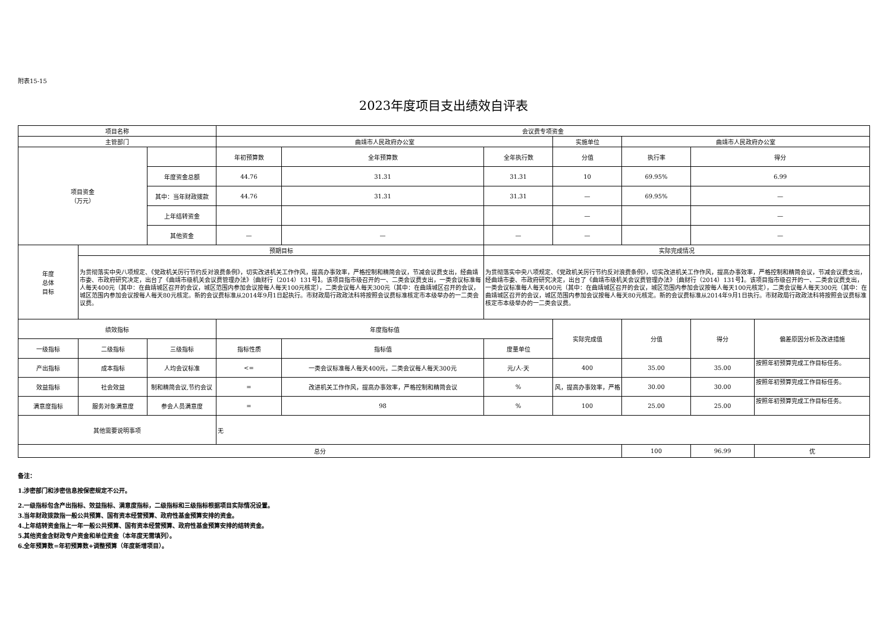附表15-15
2023年度项目支出绩效自评表
| 项目名称 | | | 会议费专项资金 | | | | | | |
| 主管部门 | | | 曲靖市人民政府办公室 | | | 实施单位 | 曲靖市人民政府办公室 | | |
| 项目资金 （万元） | | | 年初预算数 | 全年预算数 | 全年执行数 | 分值 | 执行率 | 得分 | |
| | | 年度资金总额 | 44.76 | 31.31 | 31.31 | 10 | 69.95% | 6.99 | |
| | | 其中：当年财政拨款 | 44.76 | 31.31 | 31.31 | — | 69.95% | — | |
| | | 上年结转资金 | | | | — | | — | |
| | | 其他资金 | — | — | — | — | | — | |
| 年度 总体 目标 | 预期目标 | | | | 实际完成情况 | | | | |
| | 为贯彻落实中央八项规定、《党政机关厉行节约反对浪费条例》，切实改进机关工作作风，提高办事效率，严格控制和精简会议，节减会议费支出，经曲靖市委、市政府研究决定，出台了《曲靖市级机关会议费管理办法》｛曲财行（2014）131号】。该项目指市级召开的一、二类会议费支出，一类会议标准每人每天400元（其中：在曲靖城区召开的会议，城区范围内参加会议按每人每天100元核定），二类会议每人每天300元（其中：在曲靖城区召开的会议，城区范围内参加会议按每人每天80元核定。新的会议费标准从2014年9月1日起执行。市财政局行政政法科将按照会议费标准核定市本级举办的一二类会议费。 | | | | 为贯彻落实中央八项规定、《党政机关厉行节约反对浪费条例》，切实改进机关工作作风，提高办事效率，严格控制和精简会议，节减会议费支出，经曲靖市委、市政府研究决定，出台了《曲靖市级机关会议费管理办法》｛曲财行（2014）131号】。该项目指市级召开的一、二类会议费支出，一类会议标准每人每天400元（其中：在曲靖城区召开的会议，城区范围内参加会议按每人每天100元核定），二类会议每人每天300元（其中：在曲靖城区召开的会议，城区范围内参加会议按每人每天80元核定。新的会议费标准从2014年9月1日执行。市财政局行政政法科将按照会议费标准核定市本级举办的一二类会议费。 | | | | |
| 绩效指标 | | | 年度指标值 | | | 实际完成值 | 分值 | 得分 | 偏差原因分析及改进措施 |
| 一级指标 | 二级指标 | 三级指标 | 指标性质 | 指标值 | 度量单位 | | | | |
| 产出指标 | 成本指标 | 人均会议标准 | <= | 一类会议标准每人每天400元，二类会议每人每天300元 | 元/人·天 | 400 | 35.00 | 35.00 | 按照年初预算完成工作目标任务。 |
| 效益指标 | 社会效益 | 制和精简会议,节约会议 | = | 改进机关工作作风，提高办事效率，严格控制和精简会议 | % | 风，提高办事效率，严格 | 30.00 | 30.00 | 按照年初预算完成工作目标任务。 |
| 满意度指标 | 服务对象满意度 | 参会人员满意度 | = | 98 | % | 100 | 25.00 | 25.00 | 按照年初预算完成工作目标任务。 |
| 其他需要说明事项 | | | 无 | | | | | | |
| 总分 | | | | | | | 100 | 96.99 | 优 |
备注：
1.涉密部门和涉密信息按保密规定不公开。
2.一级指标包含产出指标、效益指标、满意度指标，二级指标和三级指标根据项目实际情况设置。
3.当年财政拨款指一般公共预算、国有资本经营预算、政府性基金预算安排的资金。
4.上年结转资金指上一年一般公共预算、国有资本经营预算、政府性基金预算安排的结转资金。
5.其他资金含财政专户资金和单位资金（本年度无需填列）。
6.全年预算数=年初预算数+调整预算（年度新增项目）。